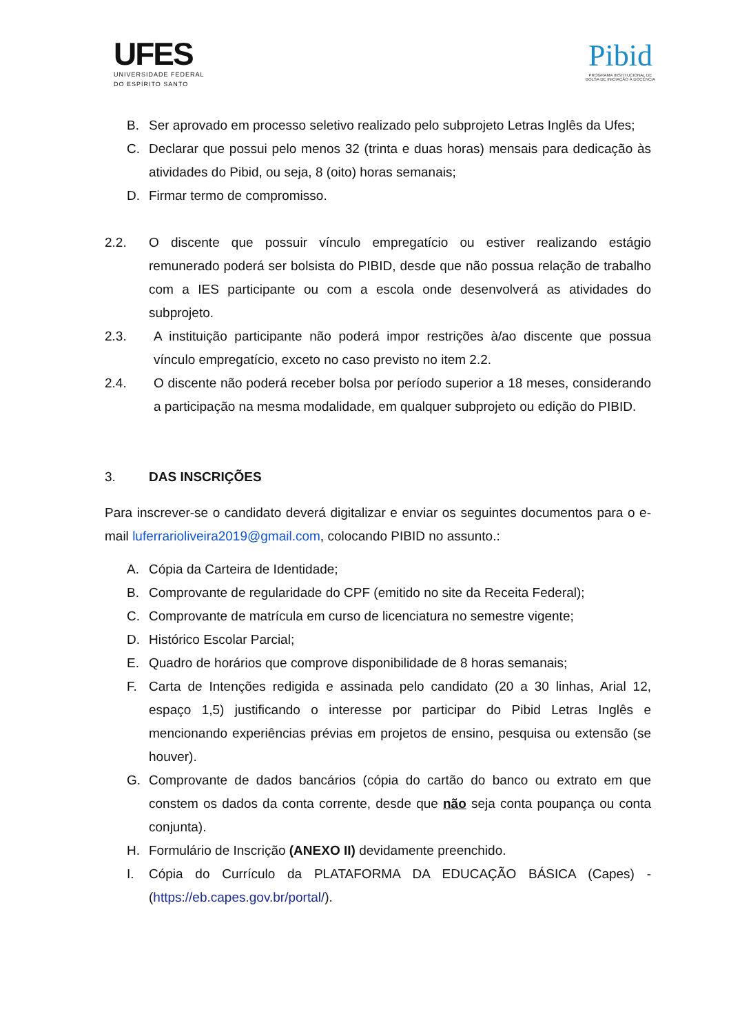UFES
UNIVERSIDADE FEDERAL
DO ESPÍRITO SANTO
Pibid
PROGRAMA INSTITUCIONAL DE
BOLSA DE INICIAÇÃO À DOCÊNCIA
B. Ser aprovado em processo seletivo realizado pelo subprojeto Letras Inglês da Ufes;
C. Declarar que possui pelo menos 32 (trinta e duas horas) mensais para dedicação às atividades do Pibid, ou seja, 8 (oito) horas semanais;
D. Firmar termo de compromisso.
2.2. O discente que possuir vínculo empregatício ou estiver realizando estágio remunerado poderá ser bolsista do PIBID, desde que não possua relação de trabalho com a IES participante ou com a escola onde desenvolverá as atividades do subprojeto.
2.3. A instituição participante não poderá impor restrições à/ao discente que possua vínculo empregatício, exceto no caso previsto no item 2.2.
2.4. O discente não poderá receber bolsa por período superior a 18 meses, considerando a participação na mesma modalidade, em qualquer subprojeto ou edição do PIBID.
3. DAS INSCRIÇÕES
Para inscrever-se o candidato deverá digitalizar e enviar os seguintes documentos para o e-mail luferrarioliveira2019@gmail.com, colocando PIBID no assunto.:
A. Cópia da Carteira de Identidade;
B. Comprovante de regularidade do CPF (emitido no site da Receita Federal);
C. Comprovante de matrícula em curso de licenciatura no semestre vigente;
D. Histórico Escolar Parcial;
E. Quadro de horários que comprove disponibilidade de 8 horas semanais;
F. Carta de Intenções redigida e assinada pelo candidato (20 a 30 linhas, Arial 12, espaço 1,5) justificando o interesse por participar do Pibid Letras Inglês e mencionando experiências prévias em projetos de ensino, pesquisa ou extensão (se houver).
G. Comprovante de dados bancários (cópia do cartão do banco ou extrato em que constem os dados da conta corrente, desde que não seja conta poupança ou conta conjunta).
H. Formulário de Inscrição (ANEXO II) devidamente preenchido.
I. Cópia do Currículo da PLATAFORMA DA EDUCAÇÃO BÁSICA (Capes) - (https://eb.capes.gov.br/portal/).